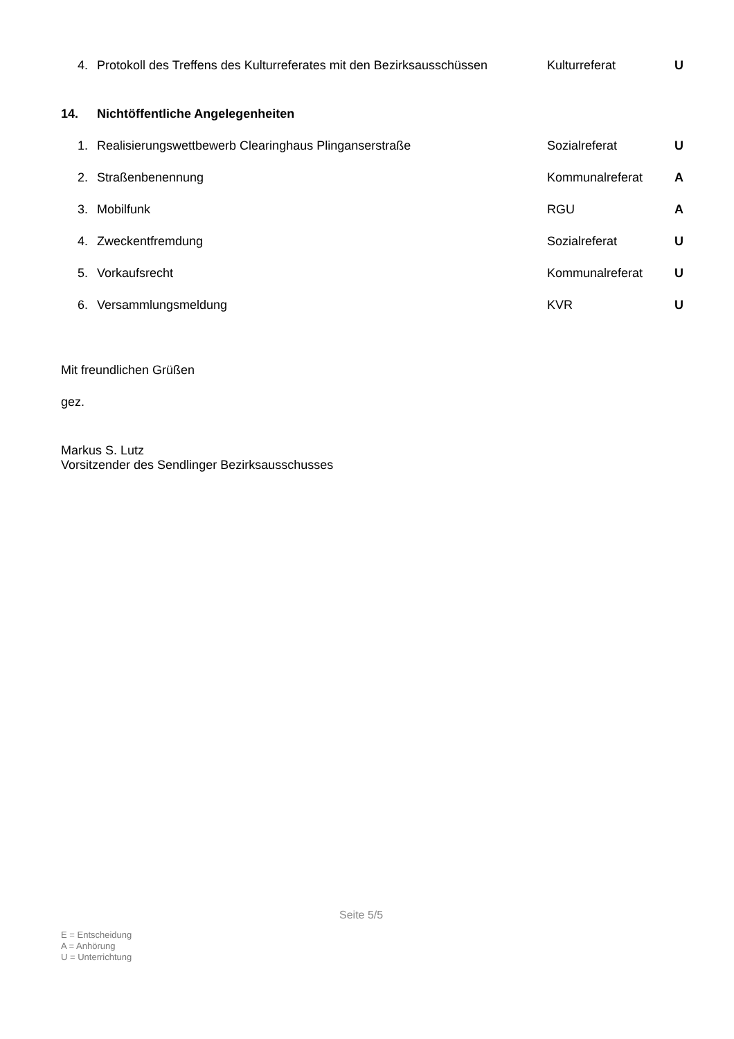4. Protokoll des Treffens des Kulturreferates mit den Bezirksausschüssen Kulturreferat U
14. Nichtöffentliche Angelegenheiten
1. Realisierungswettbewerb Clearinghaus Plinganserstraße Sozialreferat U
2. Straßenbenennung Kommunalreferat A
3. Mobilfunk RGU A
4. Zweckentfremdung Sozialreferat U
5. Vorkaufsrecht Kommunalreferat U
6. Versammlungsmeldung KVR U
Mit freundlichen Grüßen
gez.
Markus S. Lutz
Vorsitzender des Sendlinger Bezirksausschusses
Seite 5/5
E = Entscheidung
A = Anhörung
U = Unterrichtung